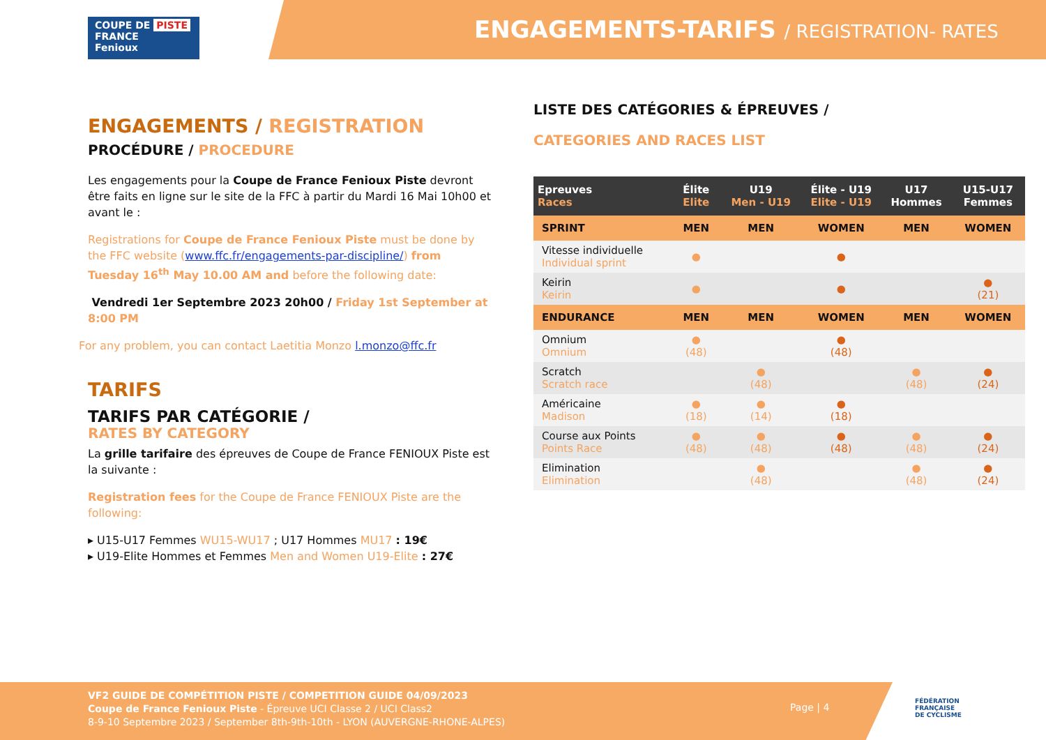COUPE DE PISTE
FRANCE
Fenioux
ENGAGEMENTS-TARIFS / REGISTRATION- RATES
ENGAGEMENTS / REGISTRATION
PROCÉDURE / PROCEDURE
Les engagements pour la Coupe de France Fenioux Piste devront être faits en ligne sur le site de la FFC à partir du Mardi 16 Mai 10h00 et avant le :
Registrations for Coupe de France Fenioux Piste must be done by the FFC website (www.ffc.fr/engagements-par-discipline/) from Tuesday 16<sup>th</sup> May 10.00 AM and before the following date:
Vendredi 1er Septembre 2023 20h00 / Friday 1st September at 8:00 PM
For any problem, you can contact Laetitia Monzo l.monzo@ffc.fr
TARIFS
TARIFS PAR CATÉGORIE /
RATES BY CATEGORY
La grille tarifaire des épreuves de Coupe de France FENIOUX Piste est la suivante :
Registration fees for the Coupe de France FENIOUX Piste are the following:
▸ U15-U17 Femmes WU15-WU17 ; U17 Hommes MU17 : 19€
▸ U19-Elite Hommes et Femmes Men and Women U19-Elite : 27€
LISTE DES CATÉGORIES & ÉPREUVES /
CATEGORIES AND RACES LIST
| Epreuves Races | Élite Elite | U19 Men - U19 | Élite - U19 Elite - U19 | U17 Hommes | U15-U17 Femmes |
| --- | --- | --- | --- | --- | --- |
| SPRINT | MEN | MEN | WOMEN | MEN | WOMEN |
| Vitesse individuelle Individual sprint | ● | | ● | | |
| Keirin Keirin | ● | | ● | | ● (21) |
| ENDURANCE | MEN | MEN | WOMEN | MEN | WOMEN |
| Omnium Omnium | ● (48) | | ● (48) | | |
| Scratch Scratch race | | ● (48) | | ● (48) | ● (24) |
| Américaine Madison | ● (18) | ● (14) | ● (18) | | |
| Course aux Points Points Race | ● (48) | ● (48) | ● (48) | ● (48) | ● (24) |
| Elimination Elimination | | ● (48) | | ● (48) | ● (24) |
VF2 GUIDE DE COMPÉTITION PISTE / COMPETITION GUIDE 04/09/2023
Coupe de France Fenioux Piste - Épreuve UCI Classe 2 / UCI Class2
8-9-10 Septembre 2023 / September 8th-9th-10th - LYON (AUVERGNE-RHONE-ALPES)
Page | 4
FÉDÉRATION
FRANÇAISE
DE CYCLISME